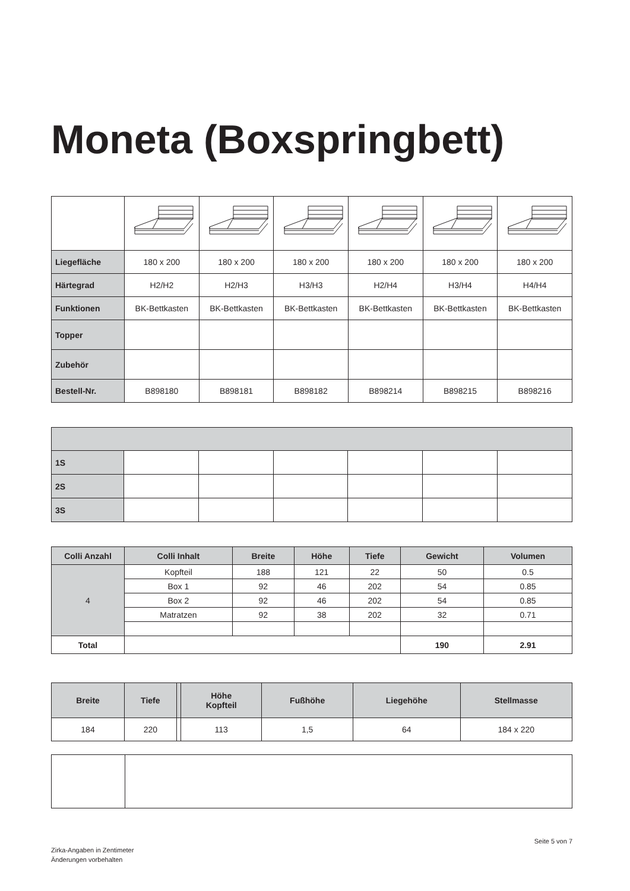Moneta (Boxspringbett)
| Liegefläche | 180 x 200 | 180 x 200 | 180 x 200 | 180 x 200 | 180 x 200 | 180 x 200 |
| Härtegrad | H2/H2 | H2/H3 | H3/H3 | H2/H4 | H3/H4 | H4/H4 |
| Funktionen | BK-Bettkasten | BK-Bettkasten | BK-Bettkasten | BK-Bettkasten | BK-Bettkasten | BK-Bettkasten |
| Topper | | | | | | |
| Zubehör | | | | | | |
| Bestell-Nr. | B898180 | B898181 | B898182 | B898214 | B898215 | B898216 |
| 1S | | | | | | |
| 2S | | | | | | |
| 3S | | | | | | |
| Colli Anzahl | Colli Inhalt | Breite | Höhe | Tiefe | Gewicht | Volumen |
| --- | --- | --- | --- | --- | --- | --- |
| 4 | Kopfteil | 188 | 121 | 22 | 50 | 0.5 |
| | Box 1 | 92 | 46 | 202 | 54 | 0.85 |
| | Box 2 | 92 | 46 | 202 | 54 | 0.85 |
| | Matratzen | 92 | 38 | 202 | 32 | 0.71 |
| Total | | | | | 190 | 2.91 |
| Breite | Tiefe | | Höhe Kopfteil | Fußhöhe | Liegehöhe | Stellmasse |
| --- | --- | --- | --- | --- | --- | --- |
| 184 | 220 | | 113 | 1,5 | 64 | 184 x 220 |
Seite 5 von 7
Zirka-Angaben in Zentimeter
Änderungen vorbehalten